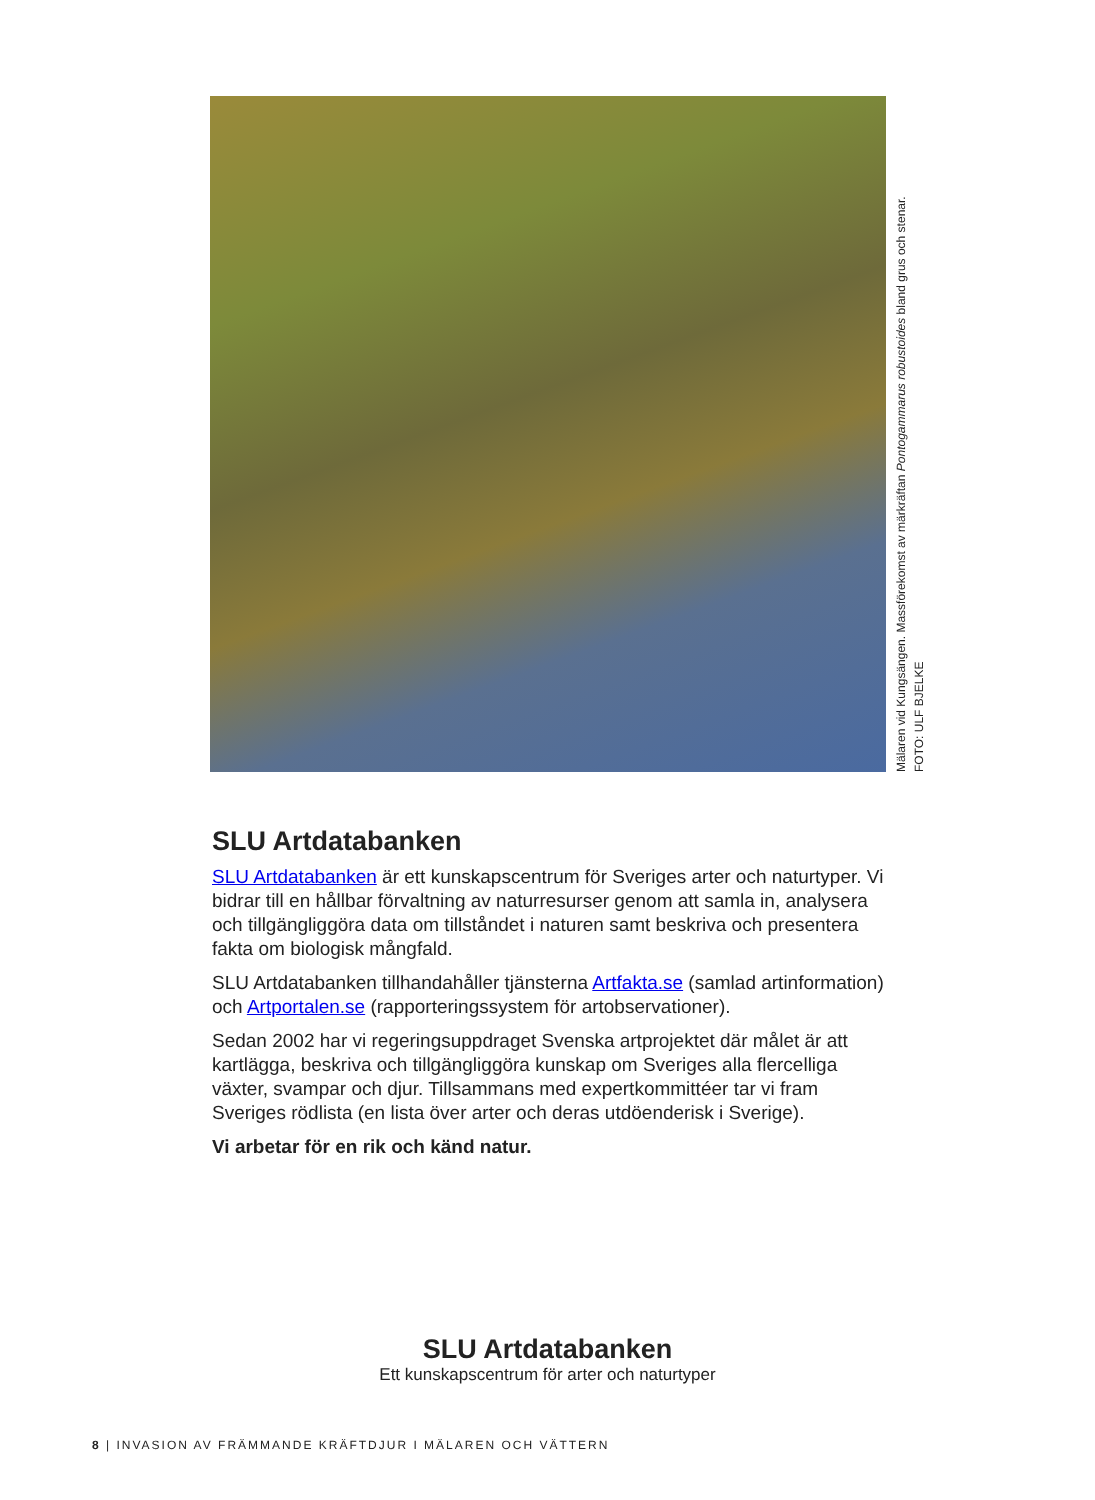Mälaren vid Kungsängen. Massförekomst av märkräftan Pontogammarus robustoides bland grus och stenar.
FOTO: ULF BJELKE
SLU Artdatabanken
SLU Artdatabanken är ett kunskapscentrum för Sveriges arter och naturtyper. Vi bidrar till en hållbar förvaltning av naturresurser genom att samla in, analysera och tillgängliggöra data om tillståndet i naturen samt beskriva och presentera fakta om biologisk mångfald.
SLU Artdatabanken tillhandahåller tjänsterna Artfakta.se (samlad artinformation) och Artportalen.se (rapporteringssystem för artobservationer).
Sedan 2002 har vi regeringsuppdraget Svenska artprojektet där målet är att kartlägga, beskriva och tillgängliggöra kunskap om Sveriges alla flercelliga växter, svampar och djur. Tillsammans med expertkommittéer tar vi fram Sveriges rödlista (en lista över arter och deras utdöenderisk i Sverige).
Vi arbetar för en rik och känd natur.
SLU Artdatabanken
Ett kunskapscentrum för arter och naturtyper
8 | INVASION AV FRÄMMANDE KRÄFTDJUR I MÄLAREN OCH VÄTTERN